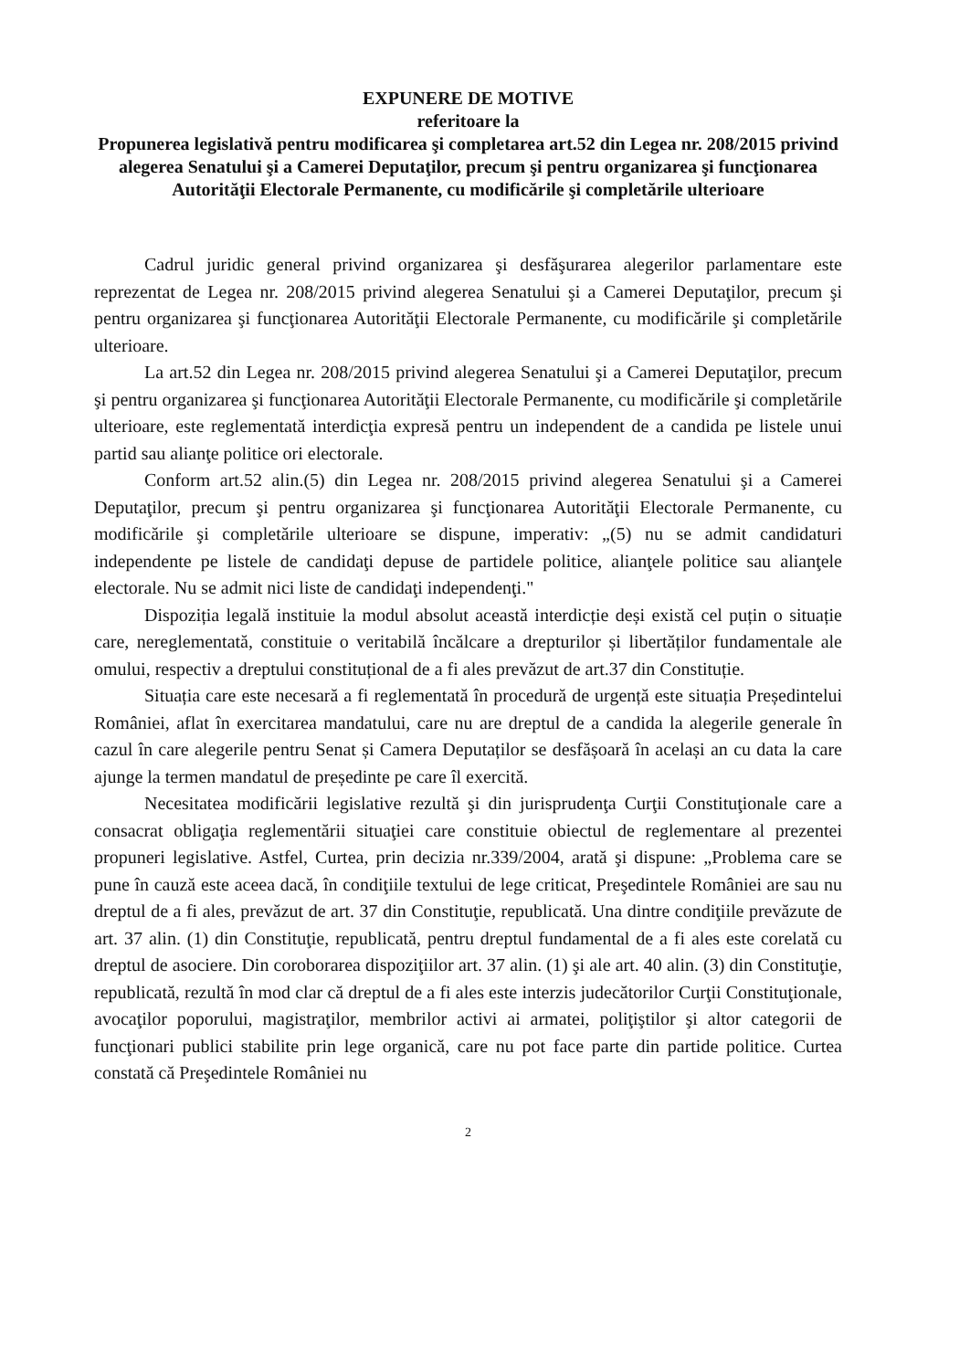EXPUNERE DE MOTIVE
referitoare la
Propunerea legislativă pentru modificarea şi completarea art.52 din Legea nr. 208/2015 privind alegerea Senatului şi a Camerei Deputaţilor, precum şi pentru organizarea şi funcţionarea Autorităţii Electorale Permanente, cu modificările şi completările ulterioare
Cadrul juridic general privind organizarea şi desfăşurarea alegerilor parlamentare este reprezentat de Legea nr. 208/2015 privind alegerea Senatului şi a Camerei Deputaţilor, precum şi pentru organizarea şi funcţionarea Autorităţii Electorale Permanente, cu modificările şi completările ulterioare.
La art.52 din Legea nr. 208/2015 privind alegerea Senatului şi a Camerei Deputaţilor, precum şi pentru organizarea şi funcţionarea Autorităţii Electorale Permanente, cu modificările şi completările ulterioare, este reglementată interdicţia expresă pentru un independent de a candida pe listele unui partid sau alianţe politice ori electorale.
Conform art.52 alin.(5) din Legea nr. 208/2015 privind alegerea Senatului şi a Camerei Deputaţilor, precum şi pentru organizarea şi funcţionarea Autorităţii Electorale Permanente, cu modificările şi completările ulterioare se dispune, imperativ: „(5) nu se admit candidaturi independente pe listele de candidaţi depuse de partidele politice, alianţele politice sau alianţele electorale. Nu se admit nici liste de candidaţi independenţi."
Dispoziția legală instituie la modul absolut această interdicție deși există cel puțin o situație care, nereglementată, constituie o veritabilă încălcare a drepturilor și libertăților fundamentale ale omului, respectiv a dreptului constituțional de a fi ales prevăzut de art.37 din Constituție.
Situația care este necesară a fi reglementată în procedură de urgență este situația Președintelui României, aflat în exercitarea mandatului, care nu are dreptul de a candida la alegerile generale în cazul în care alegerile pentru Senat și Camera Deputaților se desfășoară în același an cu data la care ajunge la termen mandatul de președinte pe care îl exercită.
Necesitatea modificării legislative rezultă şi din jurisprudenţa Curţii Constituţionale care a consacrat obligaţia reglementării situaţiei care constituie obiectul de reglementare al prezentei propuneri legislative. Astfel, Curtea, prin decizia nr.339/2004, arată şi dispune: „Problema care se pune în cauză este aceea dacă, în condiţiile textului de lege criticat, Preşedintele României are sau nu dreptul de a fi ales, prevăzut de art. 37 din Constituţie, republicată. Una dintre condiţiile prevăzute de art. 37 alin. (1) din Constituţie, republicată, pentru dreptul fundamental de a fi ales este corelată cu dreptul de asociere. Din coroborarea dispoziţiilor art. 37 alin. (1) şi ale art. 40 alin. (3) din Constituţie, republicată, rezultă în mod clar că dreptul de a fi ales este interzis judecătorilor Curţii Constituţionale, avocaţilor poporului, magistraţilor, membrilor activi ai armatei, poliţiştilor şi altor categorii de funcţionari publici stabilite prin lege organică, care nu pot face parte din partide politice. Curtea constată că Preşedintele României nu
2